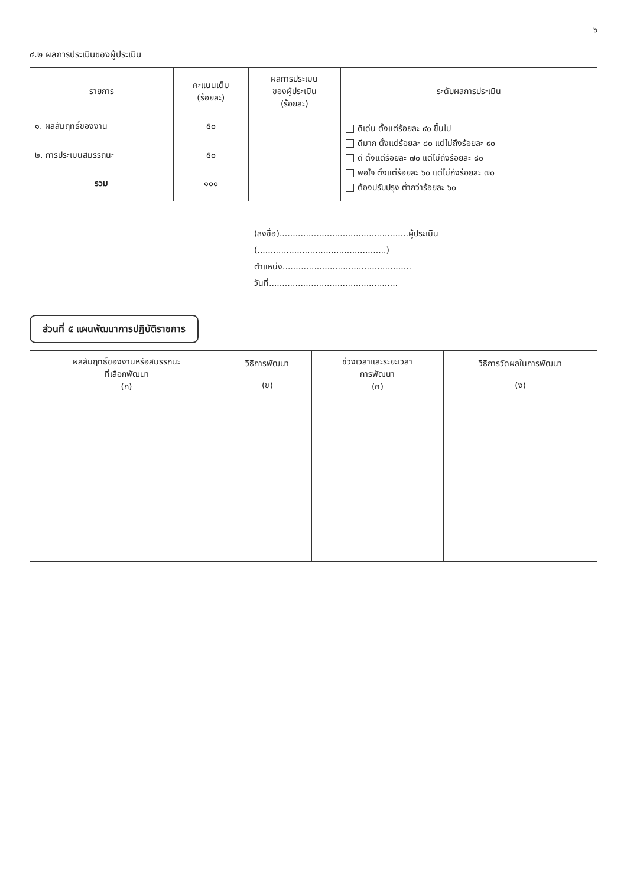๖
๔.๒ ผลการประเมินของผู้ประเมิน
| รายการ | คะแนนเต็ม (ร้อยละ) | ผลการประเมิน ของผู้ประเมิน (ร้อยละ) | ระดับผลการประเมิน |
| --- | --- | --- | --- |
| ๑. ผลสัมฤทธิ์ของงาน | ๕๐ | | ดีเด่น ตั้งแต่ร้อยละ ๙๐ ขึ้นไป ดีมาก ตั้งแต่ร้อยละ ๘๐ แต่ไม่ถึงร้อยละ ๙๐ ดี ตั้งแต่ร้อยละ ๗๐ แต่ไม่ถึงร้อยละ ๘๐ พอใจ ตั้งแต่ร้อยละ ๖๐ แต่ไม่ถึงร้อยละ ๗๐ ต้องปรับปรุง ต่ำกว่าร้อยละ ๖๐ |
| ๒. การประเมินสมรรถนะ | ๕๐ | | |
| รวม | ๑๐๐ | | |
(ลงชื่อ).................................................ผู้ประเมิน
(.................................................)
ตำแหน่ง.................................................
วันที่.................................................
ส่วนที่ ๕ แผนพัฒนาการปฏิบัติราชการ
| ผลสัมฤทธิ์ของงานหรือสมรรถนะ ที่เลือกพัฒนา (ก) | วิธีการพัฒนา (ข) | ช่วงเวลาและระยะเวลา การพัฒนา (ค) | วิธีการวัดผลในการพัฒนา (ง) |
| --- | --- | --- | --- |